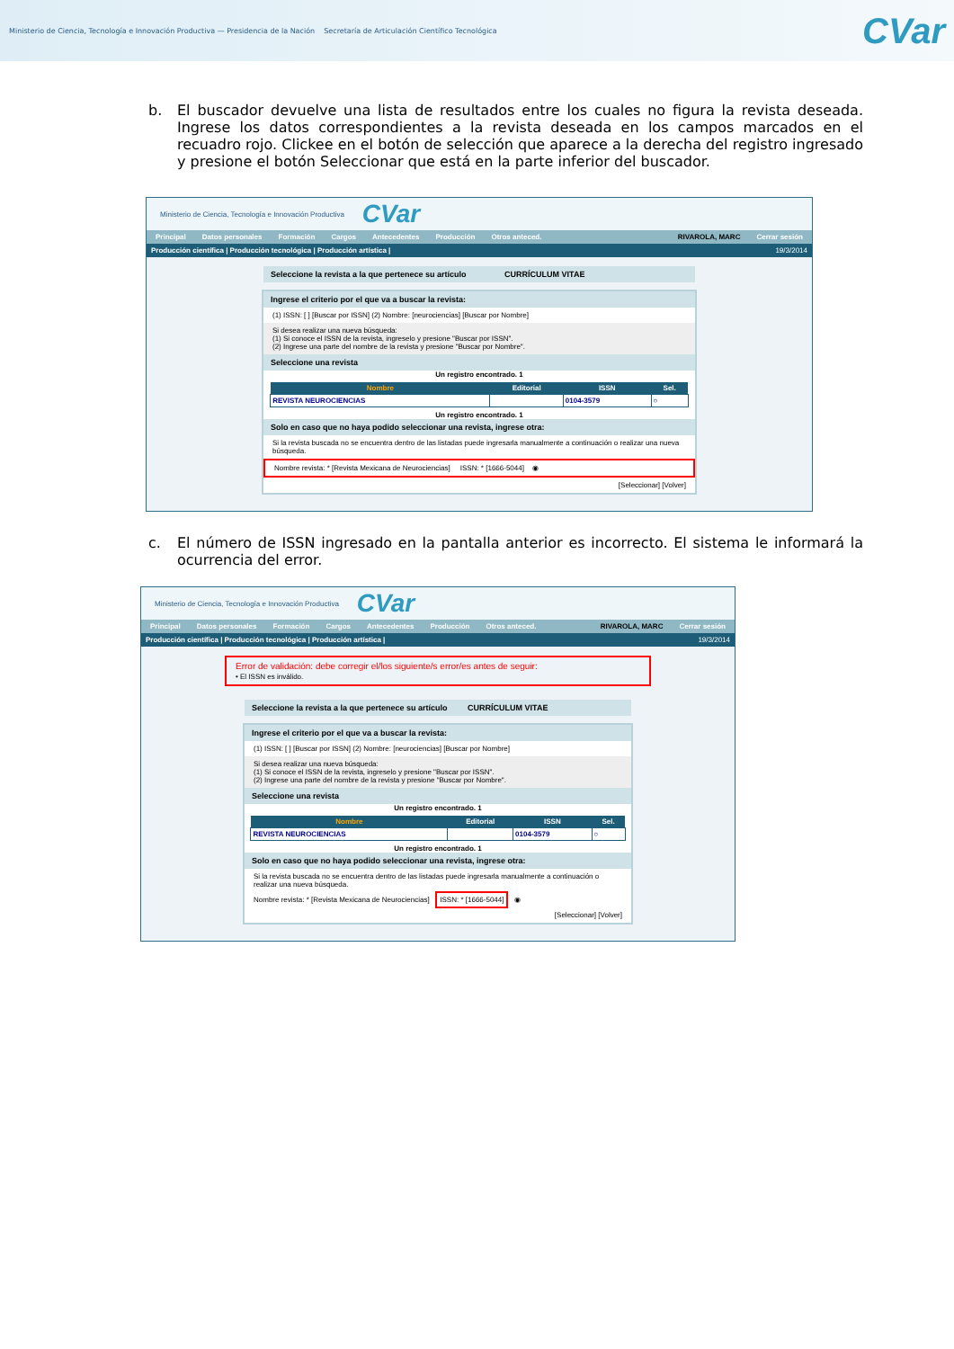Ministerio de Ciencia, Tecnología e Innovación Productiva — Presidencia de la Nación Secretaría de Articulación Científico Tecnológica
CVar
b. El buscador devuelve una lista de resultados entre los cuales no figura la revista deseada. Ingrese los datos correspondientes a la revista deseada en los campos marcados en el recuadro rojo. Clickee en el botón de selección que aparece a la derecha del registro ingresado y presione el botón Seleccionar que está en la parte inferior del buscador.
Ministerio de Ciencia, Tecnología e Innovación Productiva CVar
Principal Datos personales Formación Cargos Antecedentes Producción Otros anteced. RIVAROLA, MARC Cerrar sesión
Producción científica | Producción tecnológica | Producción artística | 19/3/2014
Seleccione la revista a la que pertenece su artículo CURRÍCULUM VITAE
Ingrese el criterio por el que va a buscar la revista:
(1) ISSN: [ ] [Buscar por ISSN] (2) Nombre: [neurociencias] [Buscar por Nombre]
Si desea realizar una nueva búsqueda:
(1) Si conoce el ISSN de la revista, ingreselo y presione "Buscar por ISSN".
(2) Ingrese una parte del nombre de la revista y presione "Buscar por Nombre".
Seleccione una revista
Un registro encontrado. 1
| Nombre | Editorial | ISSN | Sel. |
| --- | --- | --- | --- |
| REVISTA NEUROCIENCIAS | | 0104-3579 | ○ |
Un registro encontrado. 1
Solo en caso que no haya podido seleccionar una revista, ingrese otra:
Si la revista buscada no se encuentra dentro de las listadas puede ingresarla manualmente a continuación o realizar una nueva búsqueda.
Nombre revista: * [Revista Mexicana de Neurociencias] ISSN: * [1666-5044] ◉
[Seleccionar] [Volver]
c. El número de ISSN ingresado en la pantalla anterior es incorrecto. El sistema le informará la ocurrencia del error.
Ministerio de Ciencia, Tecnología e Innovación Productiva CVar
Principal Datos personales Formación Cargos Antecedentes Producción Otros anteced. RIVAROLA, MARC Cerrar sesión
Producción científica | Producción tecnológica | Producción artística | 19/3/2014
Error de validación: debe corregir el/los siguiente/s error/es antes de seguir:
• El ISSN es inválido.
Seleccione la revista a la que pertenece su artículo CURRÍCULUM VITAE
Ingrese el criterio por el que va a buscar la revista:
(1) ISSN: [ ] [Buscar por ISSN] (2) Nombre: [neurociencias] [Buscar por Nombre]
Si desea realizar una nueva búsqueda:
(1) Si conoce el ISSN de la revista, ingreselo y presione "Buscar por ISSN".
(2) Ingrese una parte del nombre de la revista y presione "Buscar por Nombre".
Seleccione una revista
Un registro encontrado. 1
| Nombre | Editorial | ISSN | Sel. |
| --- | --- | --- | --- |
| REVISTA NEUROCIENCIAS | | 0104-3579 | ○ |
Un registro encontrado. 1
Solo en caso que no haya podido seleccionar una revista, ingrese otra:
Si la revista buscada no se encuentra dentro de las listadas puede ingresarla manualmente a continuación o realizar una nueva búsqueda.
Nombre revista: * [Revista Mexicana de Neurociencias] ISSN: * [1666-5044] ◉
[Seleccionar] [Volver]